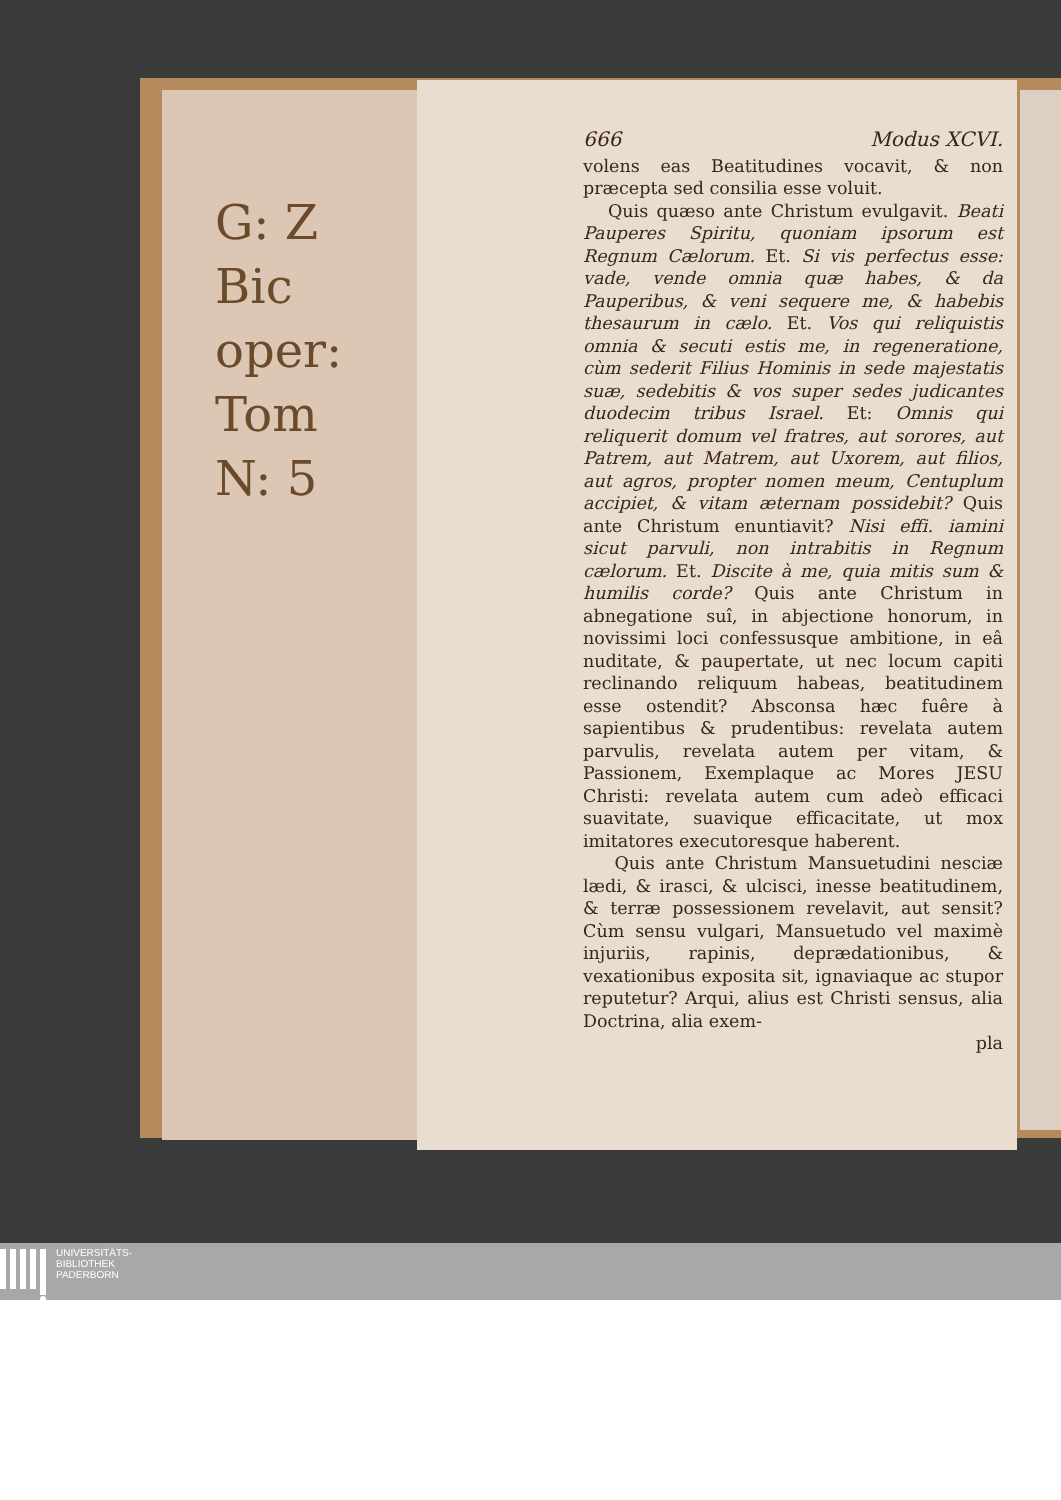G: Z
Bic
oper:
Tom
N: 5
666 Modus XCVI.
volens eas Beatitudines vocavit, & non præcepta sed consilia esse voluit.
Quis quæso ante Christum evulgavit. Beati Pauperes Spiritu, quoniam ipsorum est Regnum Cælorum. Et. Si vis perfectus esse: vade, vende omnia quæ habes, & da Pauperibus, & veni sequere me, & habebis thesaurum in cælo. Et. Vos qui reliquistis omnia & secuti estis me, in regeneratione, cùm sederit Filius Hominis in sede majestatis suæ, sedebitis & vos super sedes judicantes duodecim tribus Israel. Et: Omnis qui reliquerit domum vel fratres, aut sorores, aut Patrem, aut Matrem, aut Uxorem, aut filios, aut agros, propter nomen meum, Centuplum accipiet, & vitam æternam possidebit? Quis ante Christum enuntiavit? Nisi effi. iamini sicut parvuli, non intrabitis in Regnum cælorum. Et. Discite à me, quia mitis sum & humilis corde? Quis ante Christum in abnegatione suî, in abjectione honorum, in novissimi loci confessusque ambitione, in eâ nuditate, & paupertate, ut nec locum capiti reclinando reliquum habeas, beatitudinem esse ostendit? Absconsa hæc fuêre à sapientibus & prudentibus: revelata autem parvulis, revelata autem per vitam, & Passionem, Exemplaque ac Mores JESU Christi: revelata autem cum adeò efficaci suavitate, suavique efficacitate, ut mox imitatores executoresque haberent.
Quis ante Christum Mansuetudini nesciæ lædi, & irasci, & ulcisci, inesse beatitudinem, & terræ possessionem revelavit, aut sensit? Cùm sensu vulgari, Mansuetudo vel maximè injuriis, rapinis, deprædationibus, & vexationibus exposita sit, ignaviaque ac stupor reputetur? Arqui, alius est Christi sensus, alia Doctrina, alia exem-
pla
UNIVERSITÄTS-
BIBLIOTHEK
PADERBORN